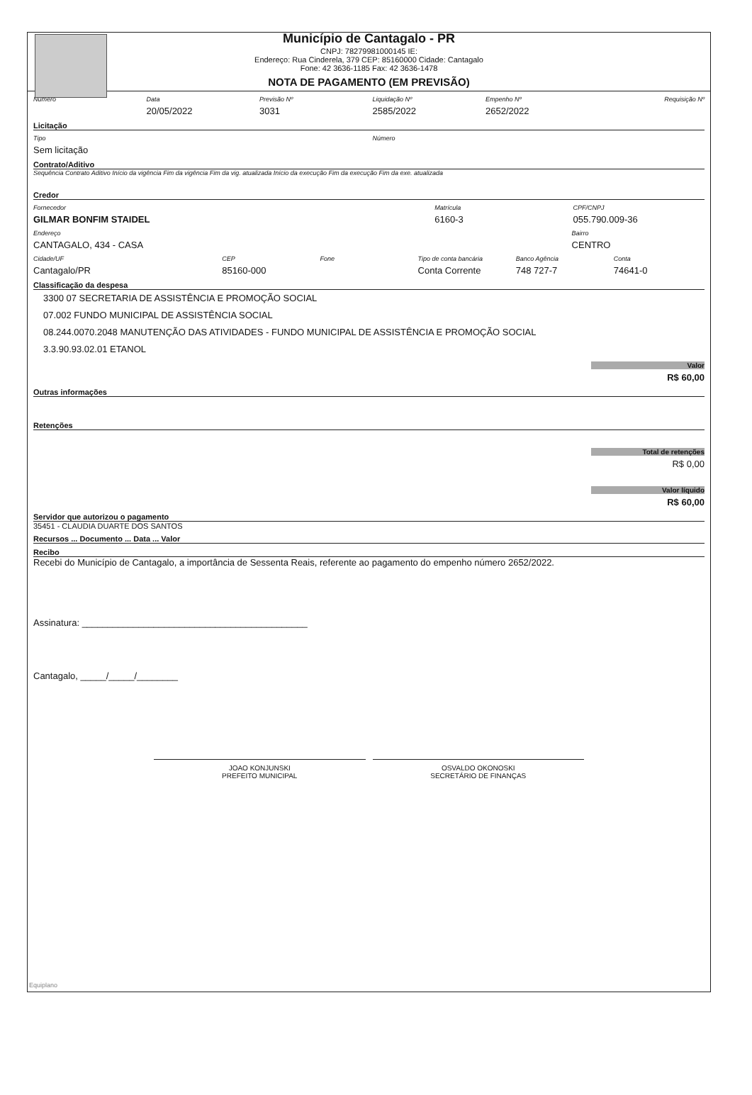Município de Cantagalo - PR
CNPJ: 78279981000145 IE:
Endereço: Rua Cinderela, 379 CEP: 85160000 Cidade: Cantagalo
Fone: 42 3636-1185 Fax: 42 3636-1478
NOTA DE PAGAMENTO (EM PREVISÃO)
Número Data
20/05/2022
Previsão Nº
3031
Liquidação Nº
2585/2022
Empenho Nº
2652/2022
Requisição Nº
Licitação
Tipo
Sem licitação
Número
Contrato/Aditivo
Sequência Contrato Aditivo Início da vigência Fim da vigência Fim da vig. atualizada Início da execução Fim da execução Fim da exe. atualizada
Credor
Fornecedor
GILMAR BONFIM STAIDEL
Matrícula
6160-3
CPF/CNPJ
055.790.009-36
Endereço
CANTAGALO, 434 - CASA
Bairro
CENTRO
Cidade/UF
Cantagalo/PR
CEP
85160-000
Fone Tipo de conta bancária
Conta Corrente
Banco Agência
748 727-7
Conta
74641-0
Classificação da despesa
3300 07 SECRETARIA DE ASSISTÊNCIA E PROMOÇÃO SOCIAL
07.002 FUNDO MUNICIPAL DE ASSISTÊNCIA SOCIAL
08.244.0070.2048 MANUTENÇÃO DAS ATIVIDADES - FUNDO MUNICIPAL DE ASSISTÊNCIA E PROMOÇÃO SOCIAL
3.3.90.93.02.01 ETANOL
Valor
R$ 60,00
Outras informações
Retenções
Total de retenções
R$ 0,00
Valor líquido
R$ 60,00
Servidor que autorizou o pagamento
35451 - CLAUDIA DUARTE DOS SANTOS
Recursos ... Documento ... Data ... Valor
Recibo
Recebi do Município de Cantagalo, a importância de Sessenta Reais, referente ao pagamento do empenho número 2652/2022.
Assinatura: ____________________________________________
Cantagalo, _____/_____/________
JOAO KONJUNSKI
PREFEITO MUNICIPAL
OSVALDO OKONOSKI
SECRETÁRIO DE FINANÇAS
Equiplano